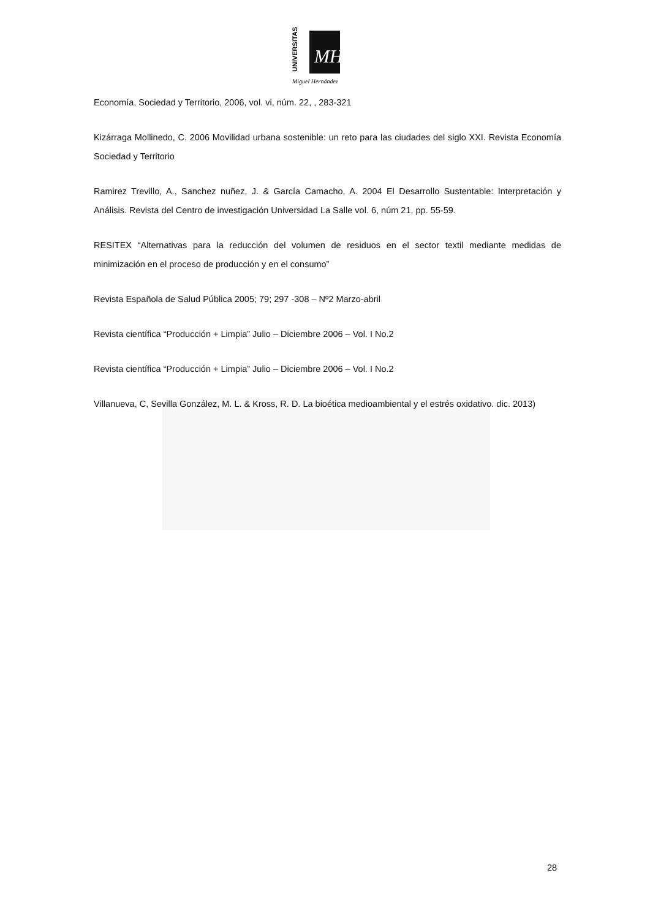UNIVERSITAS
MH
Miguel Hernández
Economía, Sociedad y Territorio, 2006, vol. vi, núm. 22, , 283-321
Kizárraga Mollinedo, C. 2006 Movilidad urbana sostenible: un reto para las ciudades del siglo XXI. Revista Economía Sociedad y Territorio
Ramirez Trevillo, A., Sanchez nuñez, J. & García Camacho, A. 2004 El Desarrollo Sustentable: Interpretación y Análisis. Revista del Centro de investigación Universidad La Salle vol. 6, núm 21, pp. 55-59.
RESITEX “Alternativas para la reducción del volumen de residuos en el sector textil mediante medidas de minimización en el proceso de producción y en el consumo”
Revista Española de Salud Pública 2005; 79; 297 -308 – Nº2 Marzo-abril
Revista científica “Producción + Limpia” Julio – Diciembre 2006 – Vol. I No.2
Revista científica “Producción + Limpia” Julio – Diciembre 2006 – Vol. I No.2
Villanueva, C, Sevilla González, M. L. & Kross, R. D. La bioética medioambiental y el estrés oxidativo. dic. 2013)
28